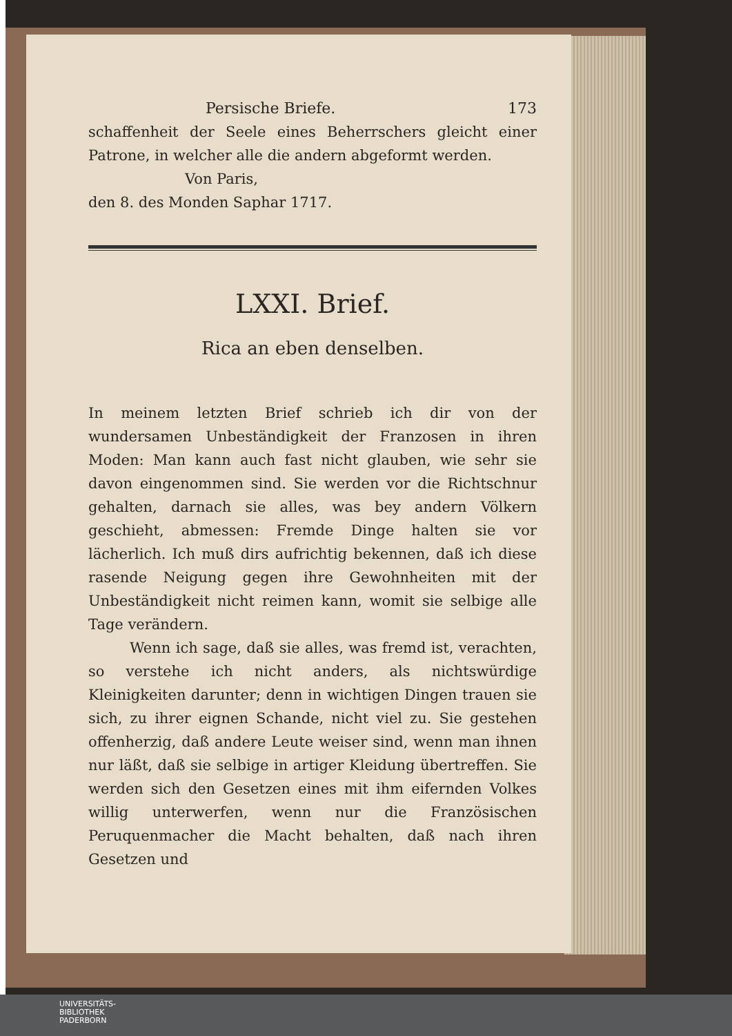Persische Briefe. 173
schaffenheit der Seele eines Beherrschers gleicht einer Patrone, in welcher alle die andern abgeformt werden.
Von Paris,
den 8. des Monden Saphar 1717.
LXXI. Brief.
Rica an eben denselben.
In meinem letzten Brief schrieb ich dir von der wundersamen Unbeständigkeit der Franzosen in ihren Moden: Man kann auch fast nicht glauben, wie sehr sie davon eingenommen sind. Sie werden vor die Richtschnur gehalten, darnach sie alles, was bey andern Völkern geschieht, abmessen: Fremde Dinge halten sie vor lächerlich. Ich muß dirs aufrichtig bekennen, daß ich diese rasende Neigung gegen ihre Gewohnheiten mit der Unbeständigkeit nicht reimen kann, womit sie selbige alle Tage verändern.
Wenn ich sage, daß sie alles, was fremd ist, verachten, so verstehe ich nicht anders, als nichtswürdige Kleinigkeiten darunter; denn in wichtigen Dingen trauen sie sich, zu ihrer eignen Schande, nicht viel zu. Sie gestehen offenherzig, daß andere Leute weiser sind, wenn man ihnen nur läßt, daß sie selbige in artiger Kleidung übertreffen. Sie werden sich den Gesetzen eines mit ihm eifernden Volkes willig unterwerfen, wenn nur die Französischen Peruquenmacher die Macht behalten, daß nach ihren Gesetzen und
UNIVERSITÄTS-
BIBLIOTHEK
PADERBORN